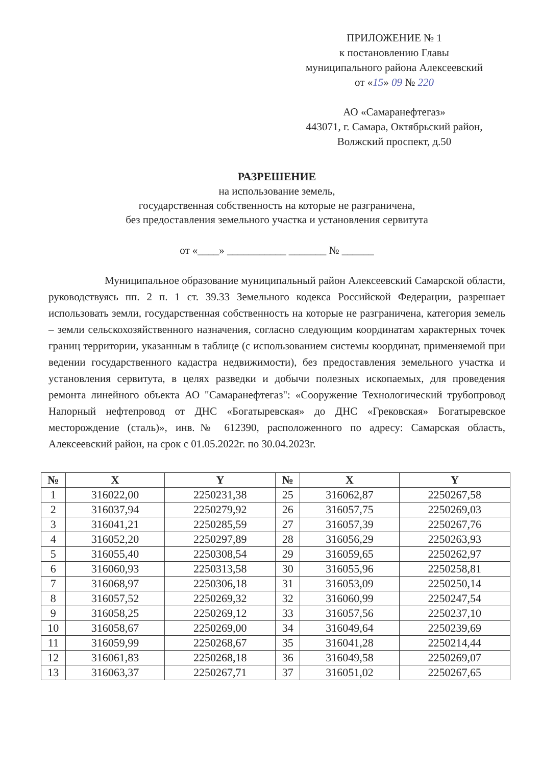ПРИЛОЖЕНИЕ № 1
к постановлению Главы
муниципального района Алексеевский
от «15» 09 № 220
АО «Самаранефтегаз»
443071, г. Самара, Октябрьский район,
Волжский проспект, д.50
РАЗРЕШЕНИЕ
на использование земель,
государственная собственность на которые не разграничена,
без предоставления земельного участка и установления сервитута
от «____» ___________ _______ № ______
Муниципальное образование муниципальный район Алексеевский Самарской области, руководствуясь пп. 2 п. 1 ст. 39.33 Земельного кодекса Российской Федерации, разрешает использовать земли, государственная собственность на которые не разграничена, категория земель – земли сельскохозяйственного назначения, согласно следующим координатам характерных точек границ территории, указанным в таблице (с использованием системы координат, применяемой при ведении государственного кадастра недвижимости), без предоставления земельного участка и установления сервитута, в целях разведки и добычи полезных ископаемых, для проведения ремонта линейного объекта АО "Самаранефтегаз": «Сооружение Технологический трубопровод Напорный нефтепровод от ДНС «Богатыревская» до ДНС «Грековская» Богатыревское месторождение (сталь)», инв.№ 612390, расположенного по адресу: Самарская область, Алексеевский район, на срок с 01.05.2022г. по 30.04.2023г.
| № | X | Y | № | X | Y |
| --- | --- | --- | --- | --- | --- |
| 1 | 316022,00 | 2250231,38 | 25 | 316062,87 | 2250267,58 |
| 2 | 316037,94 | 2250279,92 | 26 | 316057,75 | 2250269,03 |
| 3 | 316041,21 | 2250285,59 | 27 | 316057,39 | 2250267,76 |
| 4 | 316052,20 | 2250297,89 | 28 | 316056,29 | 2250263,93 |
| 5 | 316055,40 | 2250308,54 | 29 | 316059,65 | 2250262,97 |
| 6 | 316060,93 | 2250313,58 | 30 | 316055,96 | 2250258,81 |
| 7 | 316068,97 | 2250306,18 | 31 | 316053,09 | 2250250,14 |
| 8 | 316057,52 | 2250269,32 | 32 | 316060,99 | 2250247,54 |
| 9 | 316058,25 | 2250269,12 | 33 | 316057,56 | 2250237,10 |
| 10 | 316058,67 | 2250269,00 | 34 | 316049,64 | 2250239,69 |
| 11 | 316059,99 | 2250268,67 | 35 | 316041,28 | 2250214,44 |
| 12 | 316061,83 | 2250268,18 | 36 | 316049,58 | 2250269,07 |
| 13 | 316063,37 | 2250267,71 | 37 | 316051,02 | 2250267,65 |